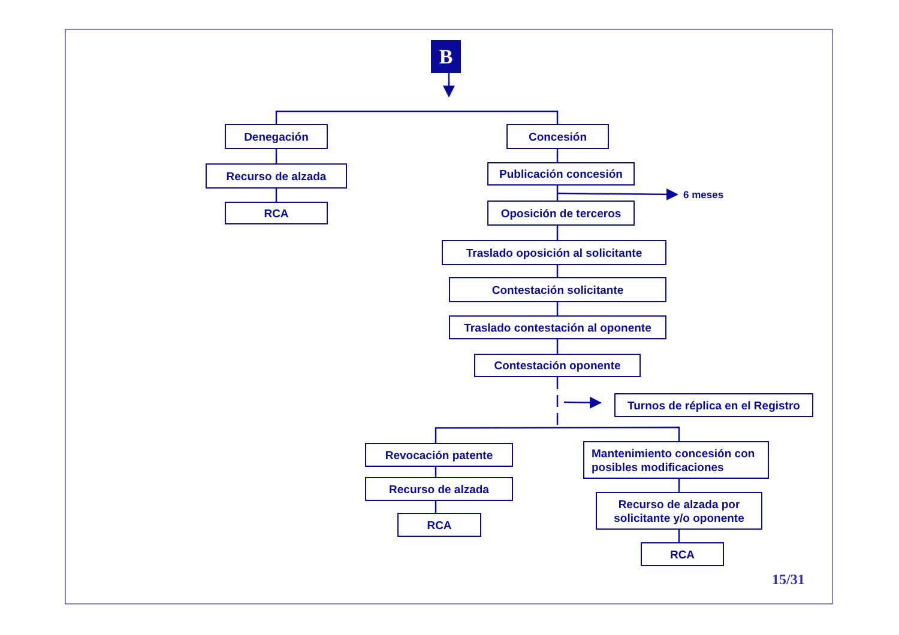B
Denegación
Recurso de alzada
RCA
Concesión
Publicación concesión
6 meses
Oposición de terceros
Traslado oposición al solicitante
Contestación solicitante
Traslado contestación al oponente
Contestación oponente
Turnos de réplica en el Registro
Revocación patente
Recurso de alzada
RCA
Mantenimiento concesión con
posibles modificaciones
Recurso de alzada por
solicitante y/o oponente
RCA
15/31